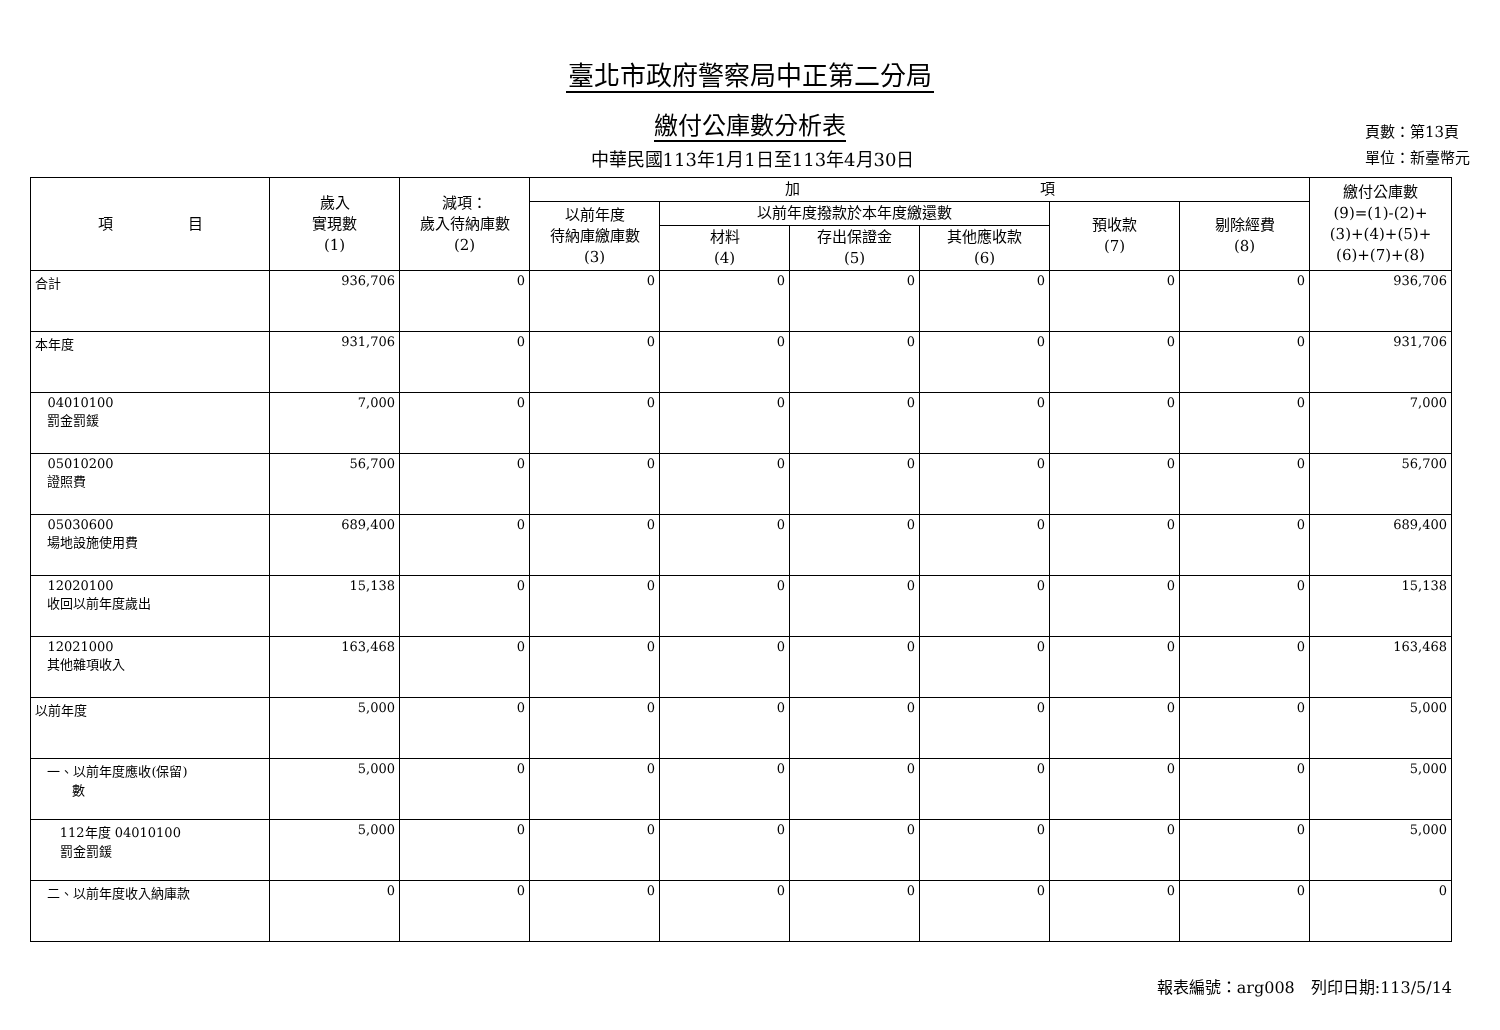臺北市政府警察局中正第二分局
繳付公庫數分析表
中華民國113年1月1日至113年4月30日
頁數：第13頁
單位：新臺幣元
| 項 目 | 歲入 實現數 (1) | 減項： 歲入待納庫數 (2) | 加 項 | | | | | | 繳付公庫數 (9)=(1)-(2)+ (3)+(4)+(5)+ (6)+(7)+(8) |
| --- | --- | --- | --- | --- | --- | --- | --- | --- | --- |
| | | | 以前年度 待納庫繳庫數 (3) | 以前年度撥款於本年度繳還數 | | | 預收款 (7) | 剔除經費 (8) | |
| | | | | 材料 (4) | 存出保證金 (5) | 其他應收款 (6) | | | |
| 合計 | 936,706 | 0 | 0 | 0 | 0 | 0 | 0 | 0 | 936,706 |
| 本年度 | 931,706 | 0 | 0 | 0 | 0 | 0 | 0 | 0 | 931,706 |
| 04010100 罰金罰鍰 | 7,000 | 0 | 0 | 0 | 0 | 0 | 0 | 0 | 7,000 |
| 05010200 證照費 | 56,700 | 0 | 0 | 0 | 0 | 0 | 0 | 0 | 56,700 |
| 05030600 場地設施使用費 | 689,400 | 0 | 0 | 0 | 0 | 0 | 0 | 0 | 689,400 |
| 12020100 收回以前年度歲出 | 15,138 | 0 | 0 | 0 | 0 | 0 | 0 | 0 | 15,138 |
| 12021000 其他雜項收入 | 163,468 | 0 | 0 | 0 | 0 | 0 | 0 | 0 | 163,468 |
| 以前年度 | 5,000 | 0 | 0 | 0 | 0 | 0 | 0 | 0 | 5,000 |
| 一、以前年度應收(保留) 數 | 5,000 | 0 | 0 | 0 | 0 | 0 | 0 | 0 | 5,000 |
| 112年度 04010100 罰金罰鍰 | 5,000 | 0 | 0 | 0 | 0 | 0 | 0 | 0 | 5,000 |
| 二、以前年度收入納庫款 | 0 | 0 | 0 | 0 | 0 | 0 | 0 | 0 | 0 |
報表編號：arg008　列印日期:113/5/14